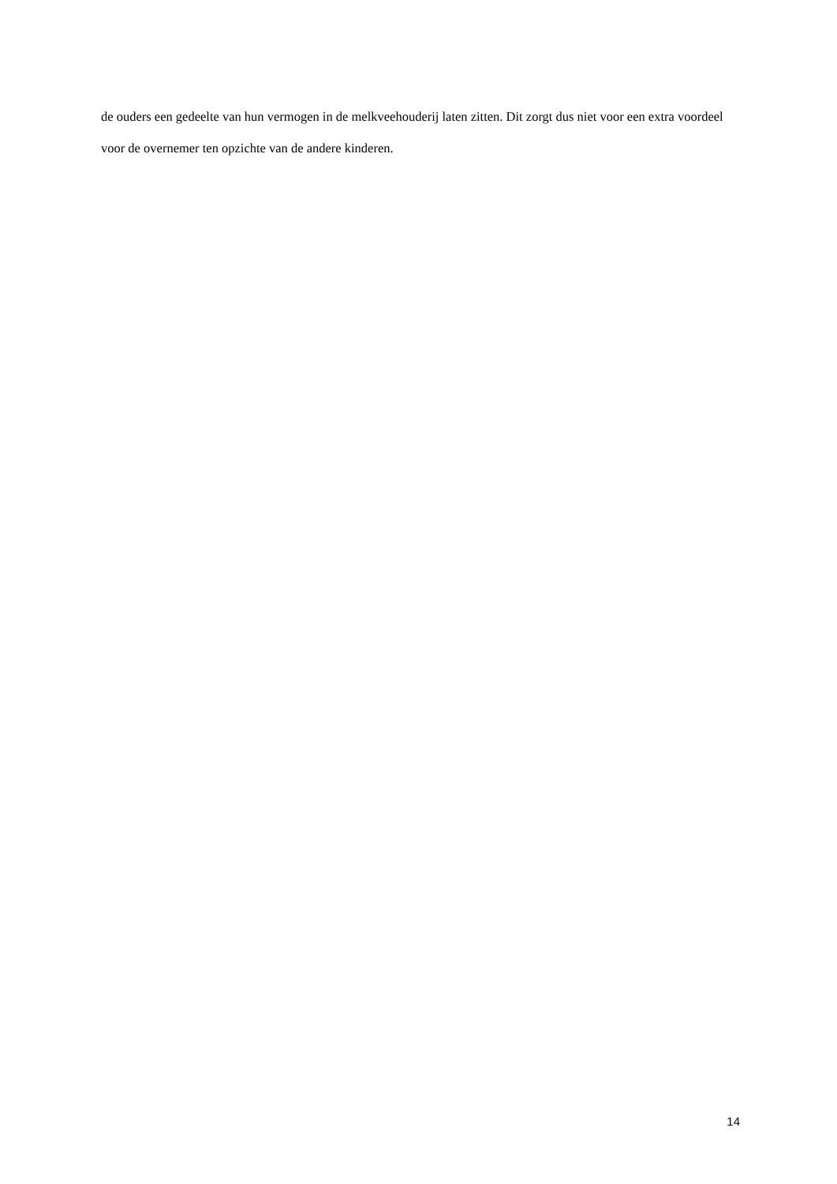de ouders een gedeelte van hun vermogen in de melkveehouderij laten zitten. Dit zorgt dus niet voor een extra voordeel voor de overnemer ten opzichte van de andere kinderen.
14